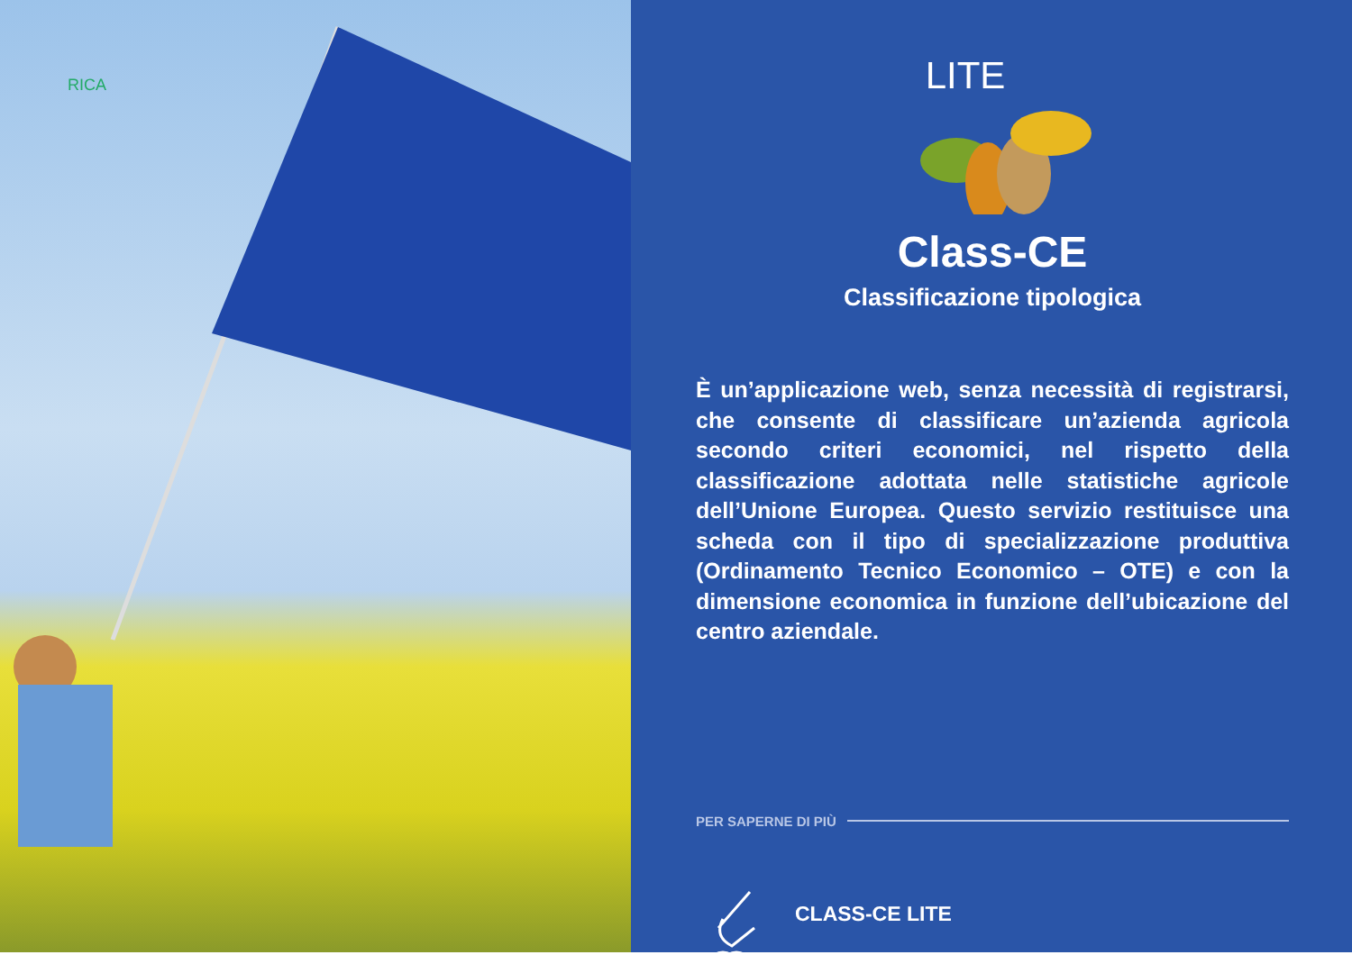RICA
LITE
Class-CE
Classificazione tipologica
È un’applicazione web, senza necessità di registrarsi, che consente di classificare un’azienda agricola secondo criteri economici, nel rispetto della classificazione adottata nelle statistiche agricole dell’Unione Europea. Questo servizio restituisce una scheda con il tipo di specializzazione produttiva (Ordinamento Tecnico Economico – OTE) e con la dimensione economica in funzione dell’ubicazione del centro aziendale.
PER SAPERNE DI PIÙ
CLASS-CE LITE